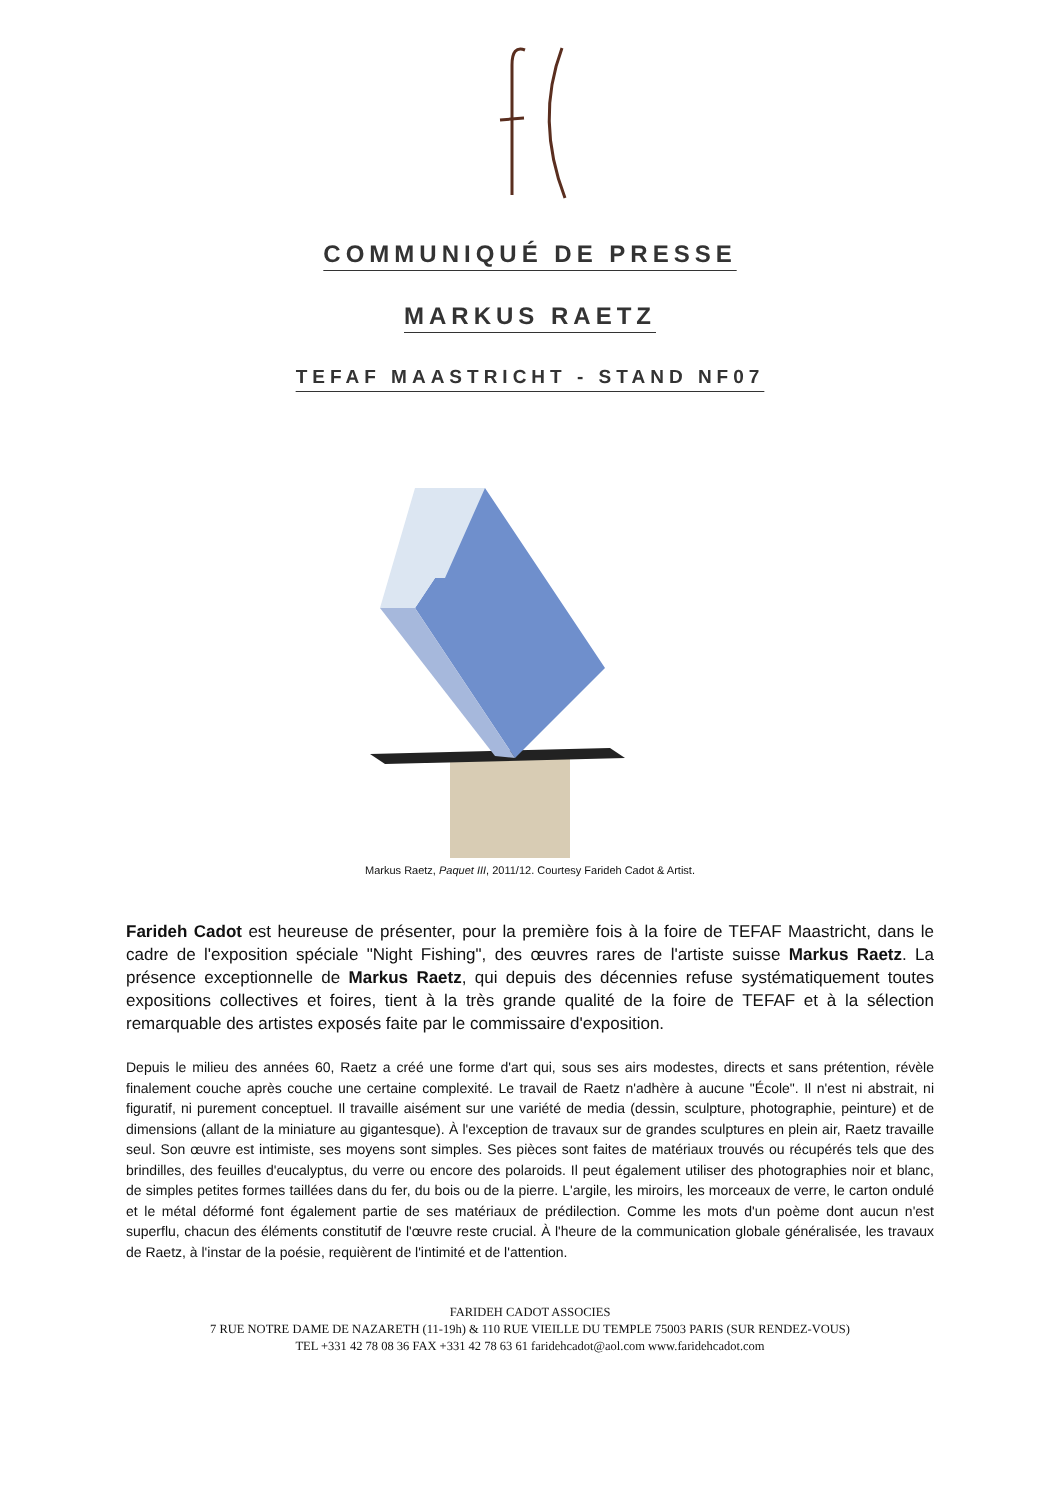COMMUNIQUÉ DE PRESSE
MARKUS RAETZ
TEFAF MAASTRICHT - STAND NF07
Markus Raetz, Paquet III, 2011/12. Courtesy Farideh Cadot & Artist.
Farideh Cadot est heureuse de présenter, pour la première fois à la foire de TEFAF Maastricht, dans le cadre de l'exposition spéciale "Night Fishing", des œuvres rares de l'artiste suisse Markus Raetz. La présence exceptionnelle de Markus Raetz, qui depuis des décennies refuse systématiquement toutes expositions collectives et foires, tient à la très grande qualité de la foire de TEFAF et à la sélection remarquable des artistes exposés faite par le commissaire d'exposition.
Depuis le milieu des années 60, Raetz a créé une forme d'art qui, sous ses airs modestes, directs et sans prétention, révèle finalement couche après couche une certaine complexité. Le travail de Raetz n'adhère à aucune "École". Il n'est ni abstrait, ni figuratif, ni purement conceptuel. Il travaille aisément sur une variété de media (dessin, sculpture, photographie, peinture) et de dimensions (allant de la miniature au gigantesque). À l'exception de travaux sur de grandes sculptures en plein air, Raetz travaille seul. Son œuvre est intimiste, ses moyens sont simples. Ses pièces sont faites de matériaux trouvés ou récupérés tels que des brindilles, des feuilles d'eucalyptus, du verre ou encore des polaroids. Il peut également utiliser des photographies noir et blanc, de simples petites formes taillées dans du fer, du bois ou de la pierre. L'argile, les miroirs, les morceaux de verre, le carton ondulé et le métal déformé font également partie de ses matériaux de prédilection. Comme les mots d'un poème dont aucun n'est superflu, chacun des éléments constitutif de l'œuvre reste crucial. À l'heure de la communication globale généralisée, les travaux de Raetz, à l'instar de la poésie, requièrent de l'intimité et de l'attention.
FARIDEH CADOT ASSOCIES
7 RUE NOTRE DAME DE NAZARETH (11-19h) & 110 RUE VIEILLE DU TEMPLE 75003 PARIS (SUR RENDEZ-VOUS)
TEL +331 42 78 08 36 FAX +331 42 78 63 61 faridehcadot@aol.com www.faridehcadot.com